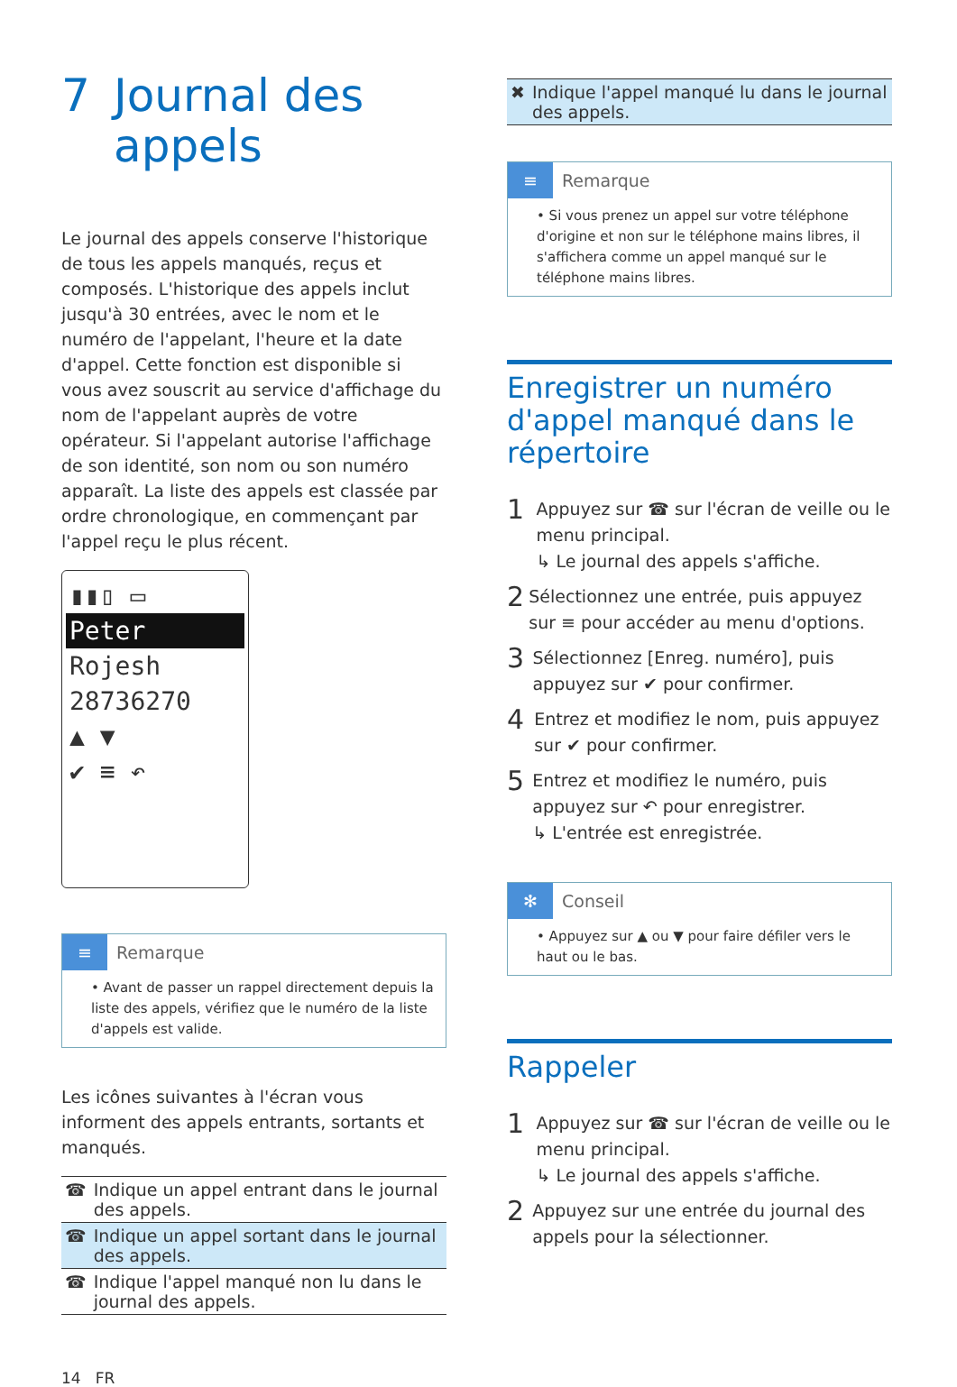7 Journal des appels
Le journal des appels conserve l'historique de tous les appels manqués, reçus et composés. L'historique des appels inclut jusqu'à 30 entrées, avec le nom et le numéro de l'appelant, l'heure et la date d'appel. Cette fonction est disponible si vous avez souscrit au service d'affichage du nom de l'appelant auprès de votre opérateur. Si l'appelant autorise l'affichage de son identité, son nom ou son numéro apparaît. La liste des appels est classée par ordre chronologique, en commençant par l'appel reçu le plus récent.
▮▮▯ ▭
Peter
Rojesh
28736270
▲ ▼
✔ ≡ ↶
≡ Remarque
• Avant de passer un rappel directement depuis la liste des appels, vérifiez que le numéro de la liste d'appels est valide.
Les icônes suivantes à l'écran vous informent des appels entrants, sortants et manqués.
| ☎ | Indique un appel entrant dans le journal des appels. |
| ☎ | Indique un appel sortant dans le journal des appels. |
| ☎ | Indique l'appel manqué non lu dans le journal des appels. |
| ✖ | Indique l'appel manqué lu dans le journal des appels. |
≡ Remarque
• Si vous prenez un appel sur votre téléphone d'origine et non sur le téléphone mains libres, il s'affichera comme un appel manqué sur le téléphone mains libres.
Enregistrer un numéro d'appel manqué dans le répertoire
1
Appuyez sur ☎ sur l'écran de veille ou le menu principal.
↳ Le journal des appels s'affiche.
2
Sélectionnez une entrée, puis appuyez sur ≡ pour accéder au menu d'options.
3
Sélectionnez [Enreg. numéro], puis appuyez sur ✔ pour confirmer.
4
Entrez et modifiez le nom, puis appuyez sur ✔ pour confirmer.
5
Entrez et modifiez le numéro, puis appuyez sur ↶ pour enregistrer.
↳ L'entrée est enregistrée.
✻ Conseil
• Appuyez sur ▲ ou ▼ pour faire défiler vers le haut ou le bas.
Rappeler
1
Appuyez sur ☎ sur l'écran de veille ou le menu principal.
↳ Le journal des appels s'affiche.
2
Appuyez sur une entrée du journal des appels pour la sélectionner.
14 FR